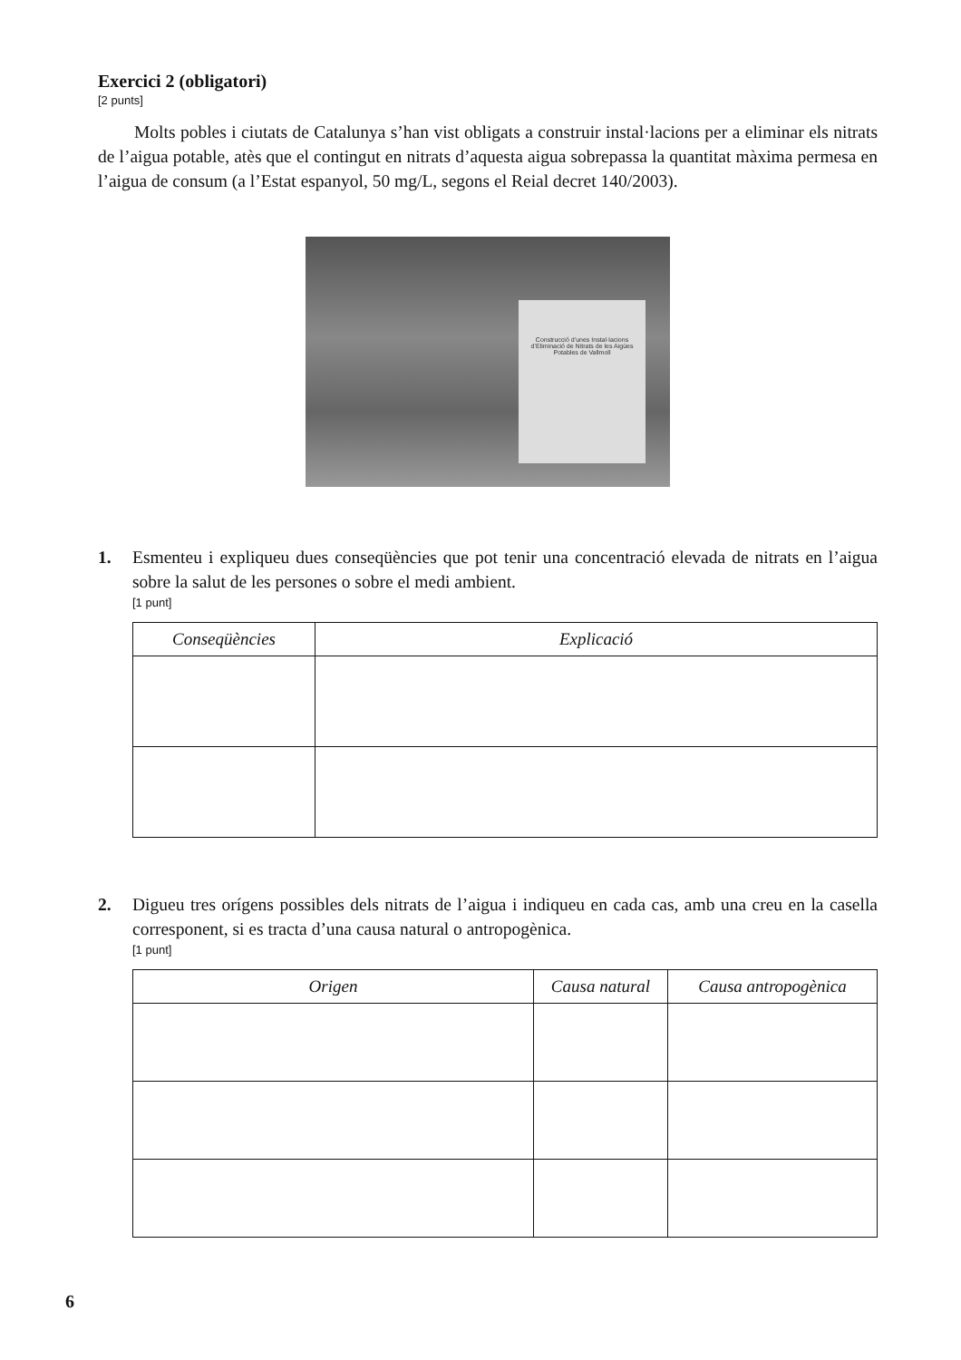Exercici 2 (obligatori)
[2 punts]
Molts pobles i ciutats de Catalunya s’han vist obligats a construir instal·lacions per a eliminar els nitrats de l’aigua potable, atès que el contingut en nitrats d’aquesta aigua sobrepassa la quantitat màxima permesa en l’aigua de consum (a l’Estat espanyol, 50 mg/L, segons el Reial decret 140/2003).
Construcció d’unes Instal·lacions d’Eliminació de Nitrats de les Aigües Potables de Vallmoll
1. Esmenteu i expliqueu dues conseqüències que pot tenir una concentració elevada de nitrats en l’aigua sobre la salut de les persones o sobre el medi ambient.
[1 punt]
| Conseqüències | Explicació |
| --- | --- |
2. Digueu tres orígens possibles dels nitrats de l’aigua i indiqueu en cada cas, amb una creu en la casella corresponent, si es tracta d’una causa natural o antropogènica.
[1 punt]
| Origen | Causa natural | Causa antropogènica |
| --- | --- | --- |
6